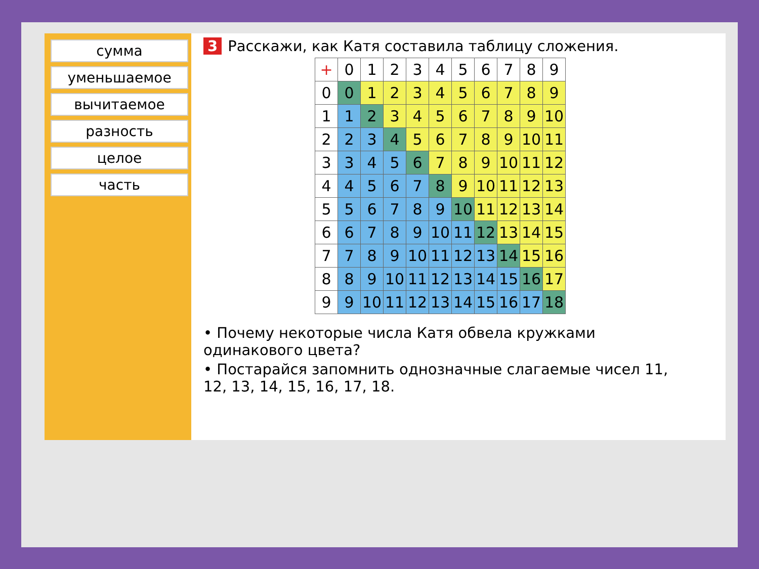сумма
уменьшаемое
вычитаемое
разность
целое
часть
3 Расскажи, как Катя составила таблицу сложения.
| + | 0 | 1 | 2 | 3 | 4 | 5 | 6 | 7 | 8 | 9 |
| 0 | 0 | 1 | 2 | 3 | 4 | 5 | 6 | 7 | 8 | 9 |
| 1 | 1 | 2 | 3 | 4 | 5 | 6 | 7 | 8 | 9 | 10 |
| 2 | 2 | 3 | 4 | 5 | 6 | 7 | 8 | 9 | 10 | 11 |
| 3 | 3 | 4 | 5 | 6 | 7 | 8 | 9 | 10 | 11 | 12 |
| 4 | 4 | 5 | 6 | 7 | 8 | 9 | 10 | 11 | 12 | 13 |
| 5 | 5 | 6 | 7 | 8 | 9 | 10 | 11 | 12 | 13 | 14 |
| 6 | 6 | 7 | 8 | 9 | 10 | 11 | 12 | 13 | 14 | 15 |
| 7 | 7 | 8 | 9 | 10 | 11 | 12 | 13 | 14 | 15 | 16 |
| 8 | 8 | 9 | 10 | 11 | 12 | 13 | 14 | 15 | 16 | 17 |
| 9 | 9 | 10 | 11 | 12 | 13 | 14 | 15 | 16 | 17 | 18 |
• Почему некоторые числа Катя обвела кружками одинакового цвета?
• Постарайся запомнить однозначные слагаемые чисел 11, 12, 13, 14, 15, 16, 17, 18.